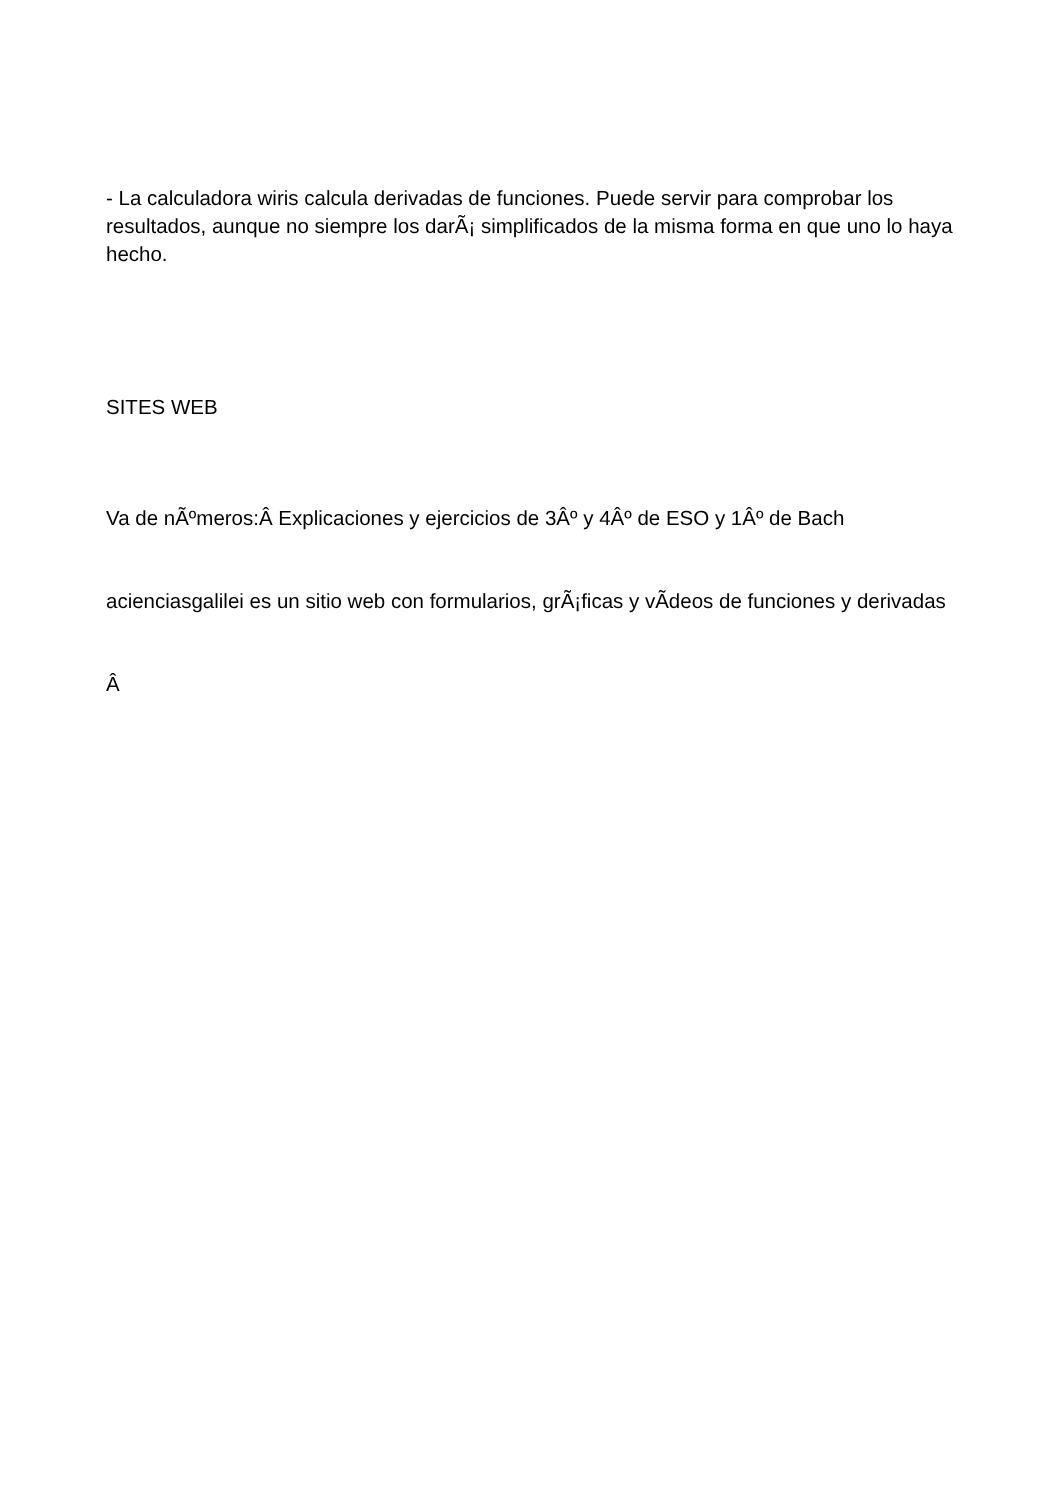- La calculadora wiris calcula derivadas de funciones. Puede servir para comprobar los resultados, aunque no siempre los darÃ¡ simplificados de la misma forma en que uno lo haya hecho.
SITES WEB
Va de nÃºmeros:Â Explicaciones y ejercicios de 3Âº y 4Âº de ESO y 1Âº de Bach
acienciasgalilei es un sitio web con formularios, grÃ¡ficas y vÃ­deos de funciones y derivadas
Â